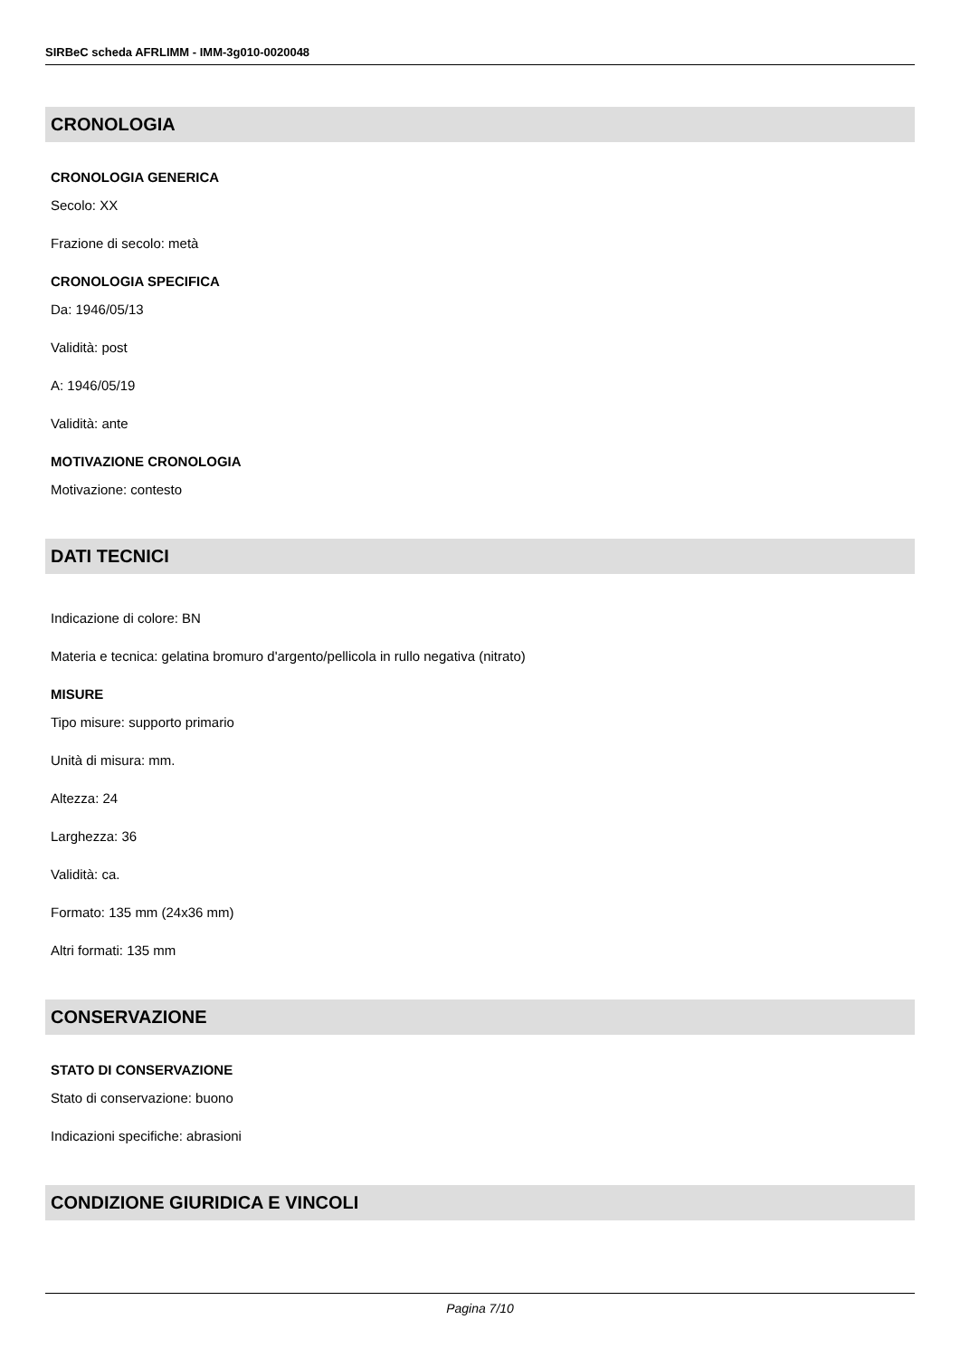SIRBeC scheda AFRLIMM - IMM-3g010-0020048
CRONOLOGIA
CRONOLOGIA GENERICA
Secolo: XX
Frazione di secolo: metà
CRONOLOGIA SPECIFICA
Da: 1946/05/13
Validità: post
A: 1946/05/19
Validità: ante
MOTIVAZIONE CRONOLOGIA
Motivazione: contesto
DATI TECNICI
Indicazione di colore: BN
Materia e tecnica: gelatina bromuro d'argento/pellicola in rullo negativa (nitrato)
MISURE
Tipo misure: supporto primario
Unità di misura: mm.
Altezza: 24
Larghezza: 36
Validità: ca.
Formato: 135 mm (24x36 mm)
Altri formati: 135 mm
CONSERVAZIONE
STATO DI CONSERVAZIONE
Stato di conservazione: buono
Indicazioni specifiche: abrasioni
CONDIZIONE GIURIDICA E VINCOLI
Pagina 7/10